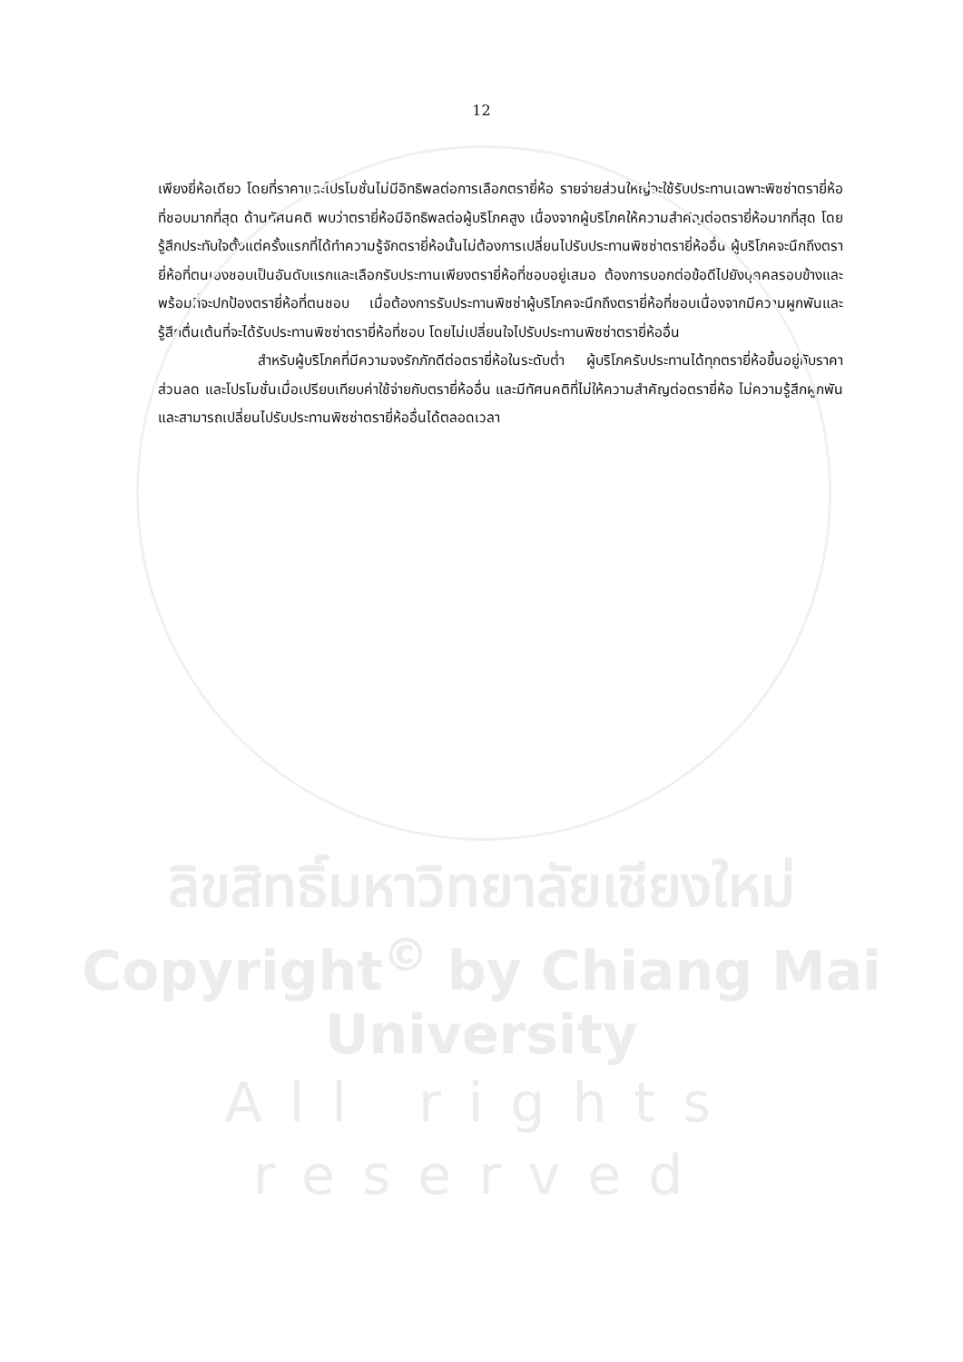12
เพียงยี่ห้อเดียว โดยที่ราคาและโปรโมชั่นไม่มีอิทธิพลต่อการเลือกตรายี่ห้อ รายจ่ายส่วนใหญ่จะใช้รับประทานเฉพาะพิซซ่าตรายี่ห้อที่ชอบมากที่สุด ด้านทัศนคติ พบว่าตรายี่ห้อมีอิทธิพลต่อผู้บริโภคสูง เนื่องจากผู้บริโภคให้ความสำคัญต่อตรายี่ห้อมากที่สุด โดยรู้สึกประทับใจตั้งแต่ครั้งแรกที่ได้ทำความรู้จักตรายี่ห้อนั้นไม่ต้องการเปลี่ยนไปรับประทานพิซซ่าตรายี่ห้ออื่น ผู้บริโภคจะนึกถึงตรายี่ห้อที่ตนเองชอบเป็นอันดับแรกและเลือกรับประทานเพียงตรายี่ห้อที่ชอบอยู่เสมอ ต้องการบอกต่อข้อดีไปยังบุคคลรอบข้างและพร้อมที่จะปกป้องตรายี่ห้อที่ตนชอบ เมื่อต้องการรับประทานพิซซ่าผู้บริโภคจะนึกถึงตรายี่ห้อที่ชอบเนื่องจากมีความผูกพันและรู้สึกตื่นเต้นที่จะได้รับประทานพิซซ่าตรายี่ห้อที่ชอบ โดยไม่เปลี่ยนใจไปรับประทานพิซซ่าตรายี่ห้ออื่น
สำหรับผู้บริโภคที่มีความจงรักภักดีต่อตรายี่ห้อในระดับต่ำ ผู้บริโภครับประทานได้ทุกตรายี่ห้อขึ้นอยู่กับราคา ส่วนลด และโปรโมชั่นเมื่อเปรียบเทียบค่าใช้จ่ายกับตรายี่ห้ออื่น และมีทัศนคติที่ไม่ให้ความสำคัญต่อตรายี่ห้อ ไม่ความรู้สึกผูกพันและสามารถเปลี่ยนไปรับประทานพิซซ่าตรายี่ห้ออื่นได้ตลอดเวลา
ลิขสิทธิ์มหาวิทยาลัยเชียงใหม่
Copyright<sup>©</sup> by Chiang Mai University
All rights reserved